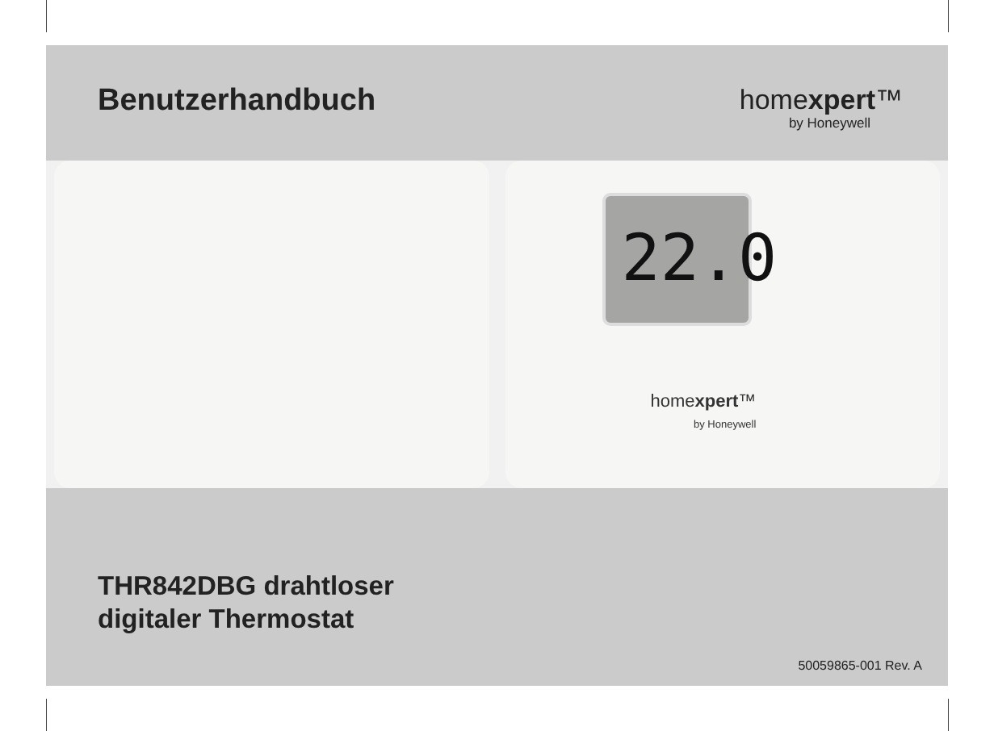Benutzerhandbuch homexpert™
by Honeywell
22.0
homexpert™
by Honeywell
THR842DBG drahtloser
digitaler Thermostat
50059865-001 Rev. A